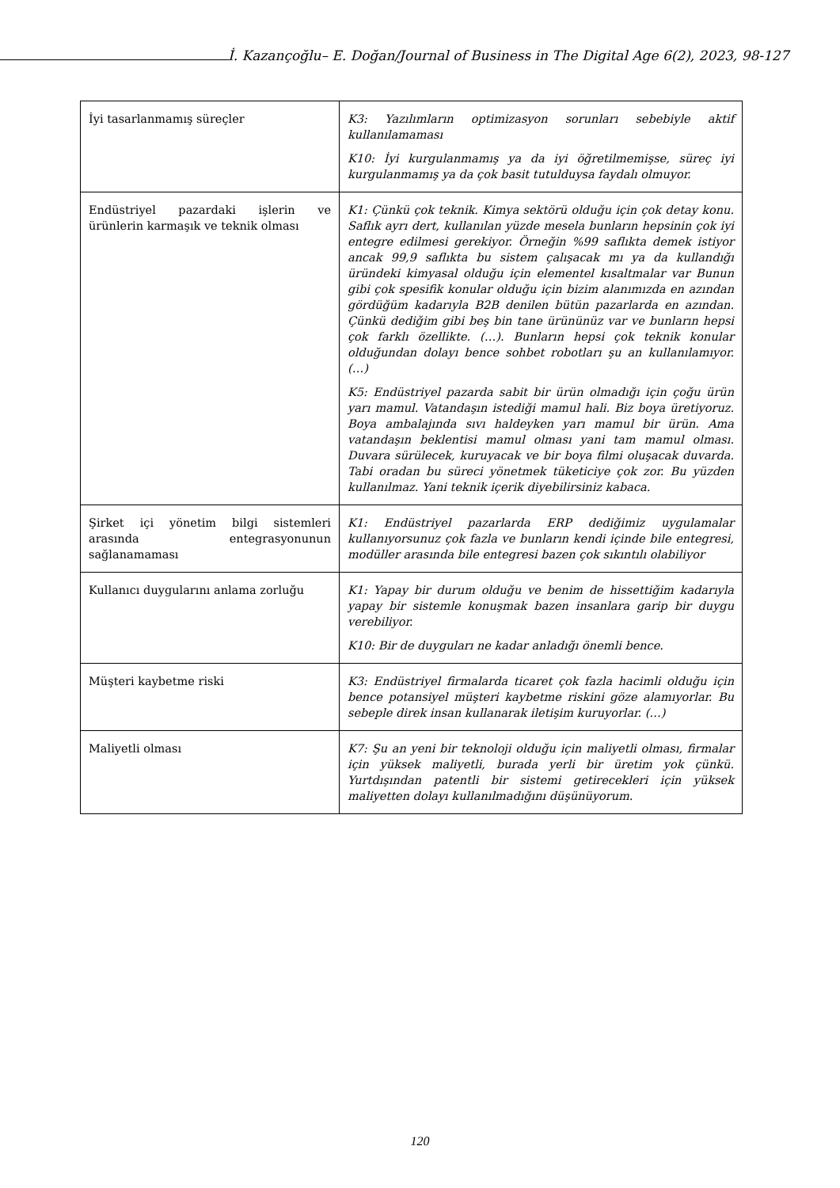İ. Kazançoğlu– E. Doğan/Journal of Business in The Digital Age 6(2), 2023, 98-127
| İyi tasarlanmamış süreçler | K3: Yazılımların optimizasyon sorunları sebebiyle aktif kullanılamaması K10: İyi kurgulanmamış ya da iyi öğretilmemişse, süreç iyi kurgulanmamış ya da çok basit tutulduysa faydalı olmuyor. |
| Endüstriyel pazardaki işlerin ve ürünlerin karmaşık ve teknik olması | K1: Çünkü çok teknik. Kimya sektörü olduğu için çok detay konu. Saflık ayrı dert, kullanılan yüzde mesela bunların hepsinin çok iyi entegre edilmesi gerekiyor. Örneğin %99 saflıkta demek istiyor ancak 99,9 saflıkta bu sistem çalışacak mı ya da kullandığı üründeki kimyasal olduğu için elementel kısaltmalar var Bunun gibi çok spesifik konular olduğu için bizim alanımızda en azından gördüğüm kadarıyla B2B denilen bütün pazarlarda en azından. Çünkü dediğim gibi beş bin tane ürününüz var ve bunların hepsi çok farklı özellikte. (…). Bunların hepsi çok teknik konular olduğundan dolayı bence sohbet robotları şu an kullanılamıyor. (…) K5: Endüstriyel pazarda sabit bir ürün olmadığı için çoğu ürün yarı mamul. Vatandaşın istediği mamul hali. Biz boya üretiyoruz. Boya ambalajında sıvı haldeyken yarı mamul bir ürün. Ama vatandaşın beklentisi mamul olması yani tam mamul olması. Duvara sürülecek, kuruyacak ve bir boya filmi oluşacak duvarda. Tabi oradan bu süreci yönetmek tüketiciye çok zor. Bu yüzden kullanılmaz. Yani teknik içerik diyebilirsiniz kabaca. |
| Şirket içi yönetim bilgi sistemleri arasında entegrasyonunun sağlanamaması | K1: Endüstriyel pazarlarda ERP dediğimiz uygulamalar kullanıyorsunuz çok fazla ve bunların kendi içinde bile entegresi, modüller arasında bile entegresi bazen çok sıkıntılı olabiliyor |
| Kullanıcı duygularını anlama zorluğu | K1: Yapay bir durum olduğu ve benim de hissettiğim kadarıyla yapay bir sistemle konuşmak bazen insanlara garip bir duygu verebiliyor. K10: Bir de duyguları ne kadar anladığı önemli bence. |
| Müşteri kaybetme riski | K3: Endüstriyel firmalarda ticaret çok fazla hacimli olduğu için bence potansiyel müşteri kaybetme riskini göze alamıyorlar. Bu sebeple direk insan kullanarak iletişim kuruyorlar. (…) |
| Maliyetli olması | K7: Şu an yeni bir teknoloji olduğu için maliyetli olması, firmalar için yüksek maliyetli, burada yerli bir üretim yok çünkü. Yurtdışından patentli bir sistemi getirecekleri için yüksek maliyetten dolayı kullanılmadığını düşünüyorum. |
120